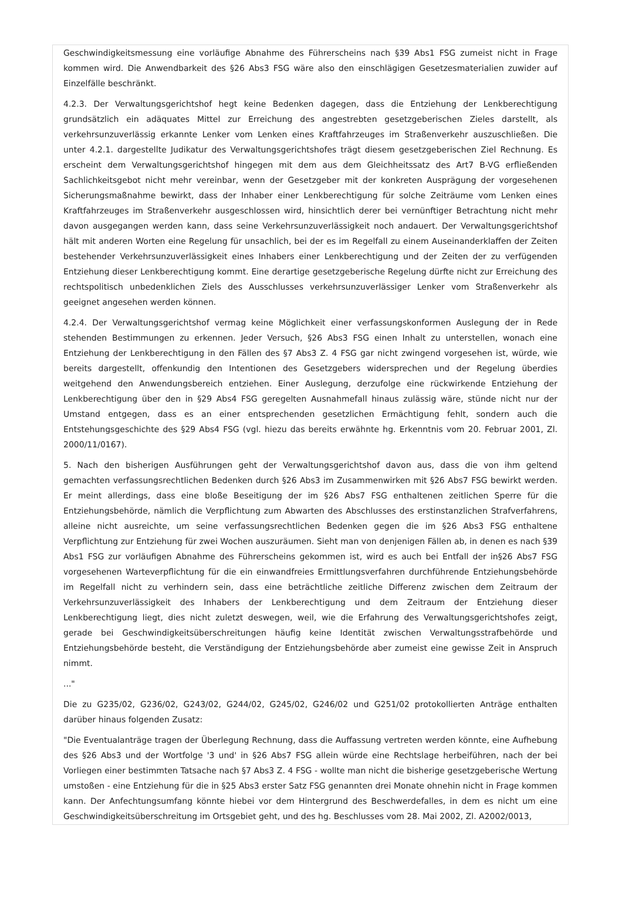Geschwindigkeitsmessung eine vorläufige Abnahme des Führerscheins nach §39 Abs1 FSG zumeist nicht in Frage kommen wird. Die Anwendbarkeit des §26 Abs3 FSG wäre also den einschlägigen Gesetzesmaterialien zuwider auf Einzelfälle beschränkt.
4.2.3. Der Verwaltungsgerichtshof hegt keine Bedenken dagegen, dass die Entziehung der Lenkberechtigung grundsätzlich ein adäquates Mittel zur Erreichung des angestrebten gesetzgeberischen Zieles darstellt, als verkehrsunzuverlässig erkannte Lenker vom Lenken eines Kraftfahrzeuges im Straßenverkehr auszuschließen. Die unter 4.2.1. dargestellte Judikatur des Verwaltungsgerichtshofes trägt diesem gesetzgeberischen Ziel Rechnung. Es erscheint dem Verwaltungsgerichtshof hingegen mit dem aus dem Gleichheitssatz des Art7 B-VG erfließenden Sachlichkeitsgebot nicht mehr vereinbar, wenn der Gesetzgeber mit der konkreten Ausprägung der vorgesehenen Sicherungsmaßnahme bewirkt, dass der Inhaber einer Lenkberechtigung für solche Zeiträume vom Lenken eines Kraftfahrzeuges im Straßenverkehr ausgeschlossen wird, hinsichtlich derer bei vernünftiger Betrachtung nicht mehr davon ausgegangen werden kann, dass seine Verkehrsunzuverlässigkeit noch andauert. Der Verwaltungsgerichtshof hält mit anderen Worten eine Regelung für unsachlich, bei der es im Regelfall zu einem Auseinanderklaffen der Zeiten bestehender Verkehrsunzuverlässigkeit eines Inhabers einer Lenkberechtigung und der Zeiten der zu verfügenden Entziehung dieser Lenkberechtigung kommt. Eine derartige gesetzgeberische Regelung dürfte nicht zur Erreichung des rechtspolitisch unbedenklichen Ziels des Ausschlusses verkehrsunzuverlässiger Lenker vom Straßenverkehr als geeignet angesehen werden können.
4.2.4. Der Verwaltungsgerichtshof vermag keine Möglichkeit einer verfassungskonformen Auslegung der in Rede stehenden Bestimmungen zu erkennen. Jeder Versuch, §26 Abs3 FSG einen Inhalt zu unterstellen, wonach eine Entziehung der Lenkberechtigung in den Fällen des §7 Abs3 Z. 4 FSG gar nicht zwingend vorgesehen ist, würde, wie bereits dargestellt, offenkundig den Intentionen des Gesetzgebers widersprechen und der Regelung überdies weitgehend den Anwendungsbereich entziehen. Einer Auslegung, derzufolge eine rückwirkende Entziehung der Lenkberechtigung über den in §29 Abs4 FSG geregelten Ausnahmefall hinaus zulässig wäre, stünde nicht nur der Umstand entgegen, dass es an einer entsprechenden gesetzlichen Ermächtigung fehlt, sondern auch die Entstehungsgeschichte des §29 Abs4 FSG (vgl. hiezu das bereits erwähnte hg. Erkenntnis vom 20. Februar 2001, Zl. 2000/11/0167).
5. Nach den bisherigen Ausführungen geht der Verwaltungsgerichtshof davon aus, dass die von ihm geltend gemachten verfassungsrechtlichen Bedenken durch §26 Abs3 im Zusammenwirken mit §26 Abs7 FSG bewirkt werden. Er meint allerdings, dass eine bloße Beseitigung der im §26 Abs7 FSG enthaltenen zeitlichen Sperre für die Entziehungsbehörde, nämlich die Verpflichtung zum Abwarten des Abschlusses des erstinstanzlichen Strafverfahrens, alleine nicht ausreichte, um seine verfassungsrechtlichen Bedenken gegen die im §26 Abs3 FSG enthaltene Verpflichtung zur Entziehung für zwei Wochen auszuräumen. Sieht man von denjenigen Fällen ab, in denen es nach §39 Abs1 FSG zur vorläufigen Abnahme des Führerscheins gekommen ist, wird es auch bei Entfall der in§26 Abs7 FSG vorgesehenen Warteverpflichtung für die ein einwandfreies Ermittlungsverfahren durchführende Entziehungsbehörde im Regelfall nicht zu verhindern sein, dass eine beträchtliche zeitliche Differenz zwischen dem Zeitraum der Verkehrsunzuverlässigkeit des Inhabers der Lenkberechtigung und dem Zeitraum der Entziehung dieser Lenkberechtigung liegt, dies nicht zuletzt deswegen, weil, wie die Erfahrung des Verwaltungsgerichtshofes zeigt, gerade bei Geschwindigkeitsüberschreitungen häufig keine Identität zwischen Verwaltungsstrafbehörde und Entziehungsbehörde besteht, die Verständigung der Entziehungsbehörde aber zumeist eine gewisse Zeit in Anspruch nimmt.
..."
Die zu G235/02, G236/02, G243/02, G244/02, G245/02, G246/02 und G251/02 protokollierten Anträge enthalten darüber hinaus folgenden Zusatz:
"Die Eventualanträge tragen der Überlegung Rechnung, dass die Auffassung vertreten werden könnte, eine Aufhebung des §26 Abs3 und der Wortfolge '3 und' in §26 Abs7 FSG allein würde eine Rechtslage herbeiführen, nach der bei Vorliegen einer bestimmten Tatsache nach §7 Abs3 Z. 4 FSG - wollte man nicht die bisherige gesetzgeberische Wertung umstoßen - eine Entziehung für die in §25 Abs3 erster Satz FSG genannten drei Monate ohnehin nicht in Frage kommen kann. Der Anfechtungsumfang könnte hiebei vor dem Hintergrund des Beschwerdefalles, in dem es nicht um eine Geschwindigkeitsüberschreitung im Ortsgebiet geht, und des hg. Beschlusses vom 28. Mai 2002, Zl. A2002/0013,